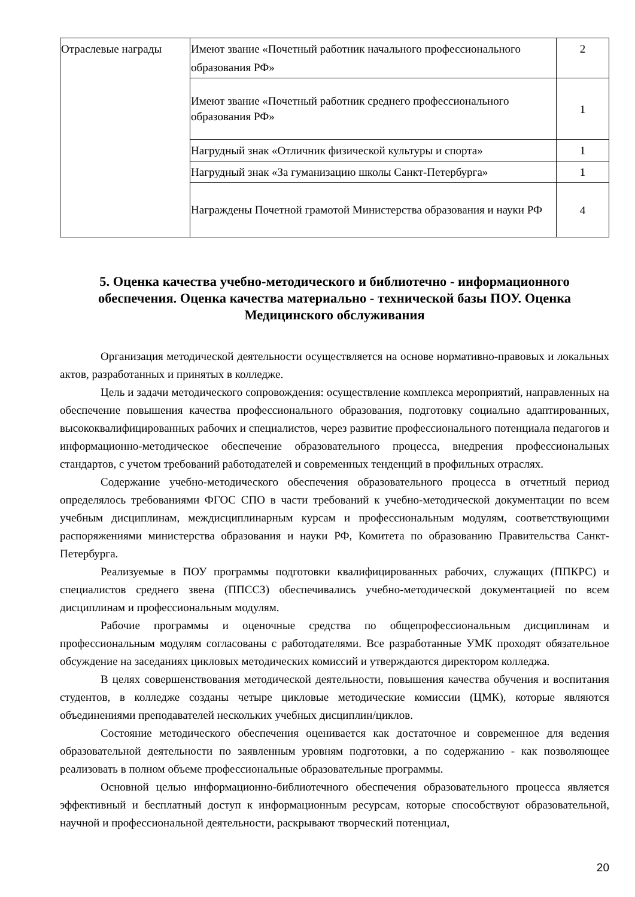| Отраслевые награды | Имеют звание «Почетный работник начального профессионального образования РФ» | 2 |
| | Имеют звание «Почетный работник среднего профессионального образования РФ» | 1 |
| | Нагрудный знак «Отличник физической культуры и спорта» | 1 |
| | Нагрудный знак «За гуманизацию школы Санкт-Петербурга» | 1 |
| | Награждены Почетной грамотой Министерства образования и науки РФ | 4 |
5. Оценка качества учебно-методического и библиотечно - информационного обеспечения. Оценка качества материально - технической базы ПОУ. Оценка Медицинского обслуживания
Организация методической деятельности осуществляется на основе нормативно-правовых и локальных актов, разработанных и принятых в колледже.
Цель и задачи методического сопровождения: осуществление комплекса мероприятий, направленных на обеспечение повышения качества профессионального образования, подготовку социально адаптированных, высококвалифицированных рабочих и специалистов, через развитие профессионального потенциала педагогов и информационно-методическое обеспечение образовательного процесса, внедрения профессиональных стандартов, с учетом требований работодателей и современных тенденций в профильных отраслях.
Содержание учебно-методического обеспечения образовательного процесса в отчетный период определялось требованиями ФГОС СПО в части требований к учебно-методической документации по всем учебным дисциплинам, междисциплинарным курсам и профессиональным модулям, соответствующими распоряжениями министерства образования и науки РФ, Комитета по образованию Правительства Санкт-Петербурга.
Реализуемые в ПОУ программы подготовки квалифицированных рабочих, служащих (ППКРС) и специалистов среднего звена (ППССЗ) обеспечивались учебно-методической документацией по всем дисциплинам и профессиональным модулям.
Рабочие программы и оценочные средства по общепрофессиональным дисциплинам и профессиональным модулям согласованы с работодателями. Все разработанные УМК проходят обязательное обсуждение на заседаниях цикловых методических комиссий и утверждаются директором колледжа.
В целях совершенствования методической деятельности, повышения качества обучения и воспитания студентов, в колледже созданы четыре цикловые методические комиссии (ЦМК), которые являются объединениями преподавателей нескольких учебных дисциплин/циклов.
Состояние методического обеспечения оценивается как достаточное и современное для ведения образовательной деятельности по заявленным уровням подготовки, а по содержанию - как позволяющее реализовать в полном объеме профессиональные образовательные программы.
Основной целью информационно-библиотечного обеспечения образовательного процесса является эффективный и бесплатный доступ к информационным ресурсам, которые способствуют образовательной, научной и профессиональной деятельности, раскрывают творческий потенциал,
20